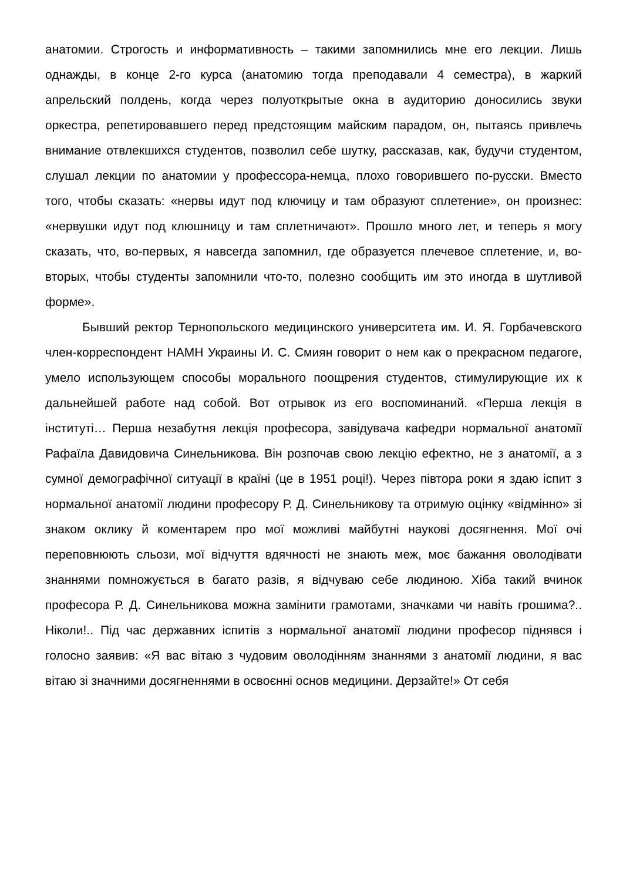анатомии. Строгость и информативность – такими запомнились мне его лекции. Лишь однажды, в конце 2-го курса (анатомию тогда преподавали 4 семестра), в жаркий апрельский полдень, когда через полуоткрытые окна в аудиторию доносились звуки оркестра, репетировавшего перед предстоящим майским парадом, он, пытаясь привлечь внимание отвлекшихся студентов, позволил себе шутку, рассказав, как, будучи студентом, слушал лекции по анатомии у профессора-немца, плохо говорившего по-русски. Вместо того, чтобы сказать: «нервы идут под ключицу и там образуют сплетение», он произнес: «нервушки идут под клюшницу и там сплетничают». Прошло много лет, и теперь я могу сказать, что, во-первых, я навсегда запомнил, где образуется плечевое сплетение, и, во-вторых, чтобы студенты запомнили что-то, полезно сообщить им это иногда в шутливой форме».
Бывший ректор Тернопольского медицинского университета им. И. Я. Горбачевского член-корреспондент НАМН Украины И. С. Смиян говорит о нем как о прекрасном педагоге, умело использующем способы морального поощрения студентов, стимулирующие их к дальнейшей работе над собой. Вот отрывок из его воспоминаний. «Перша лекція в інституті… Перша незабутня лекція професора, завідувача кафедри нормальної анатомії Рафаїла Давидовича Синельникова. Він розпочав свою лекцію ефектно, не з анатомії, а з сумної демографічної ситуації в країні (це в 1951 році!). Через півтора роки я здаю іспит з нормальної анатомії людини професору Р. Д. Синельникову та отримую оцінку «відмінно» зі знаком оклику й коментарем про мої можливі майбутні наукові досягнення. Мої очі переповнюють сльози, мої відчуття вдячності не знають меж, моє бажання оволодівати знаннями помножується в багато разів, я відчуваю себе людиною. Хіба такий вчинок професора Р. Д. Синельникова можна замінити грамотами, значками чи навіть грошима?.. Ніколи!.. Під час державних іспитів з нормальної анатомії людини професор піднявся і голосно заявив: «Я вас вітаю з чудовим оволодінням знаннями з анатомії людини, я вас вітаю зі значними досягненнями в освоєнні основ медицини. Дерзайте!» От себя